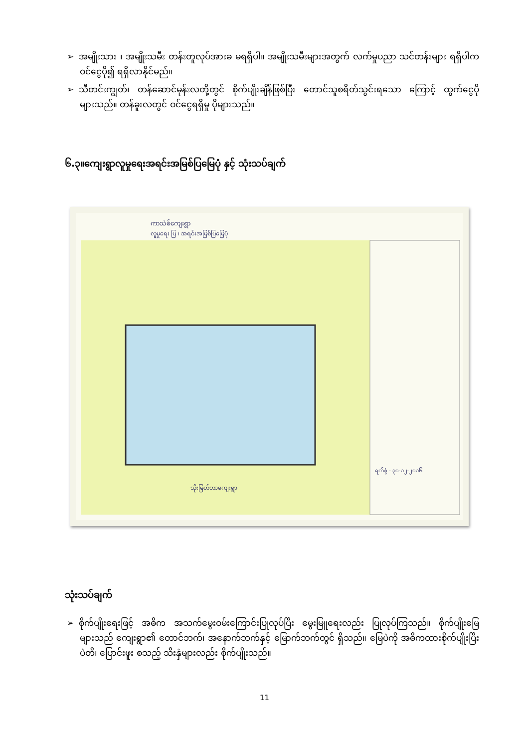➢ အမျိုးသား ၊ အမျိုးသမီး တန်းတူလုပ်အားခ မရရှိပါ။ အမျိုးသမီးများအတွက် လက်မှုပညာ သင်တန်းများ ရရှိပါက ဝင်ငွေပို၍ ရရှိလာနိုင်မည်။
➢ သီတင်းကျွတ်၊ တန်ဆောင်မုန်းလတို့တွင် စိုက်ပျိုးချိန်ဖြစ်ပြီး တောင်သူစရိတ်သွင်းရသော ကြောင့် ထွက်ငွေပိုများသည်။ တန်ခူးလတွင် ဝင်ငွေရရှိမှု ပိုများသည်။
၆.၃။ကျေးရွာလူမှုရေးအရင်းအမြစ်ပြမြေပုံ နှင့် သုံးသပ်ချက်
ကာသဲစ်ကျေးရွာ
လူမှုရေး ပြ ၊ အရင်းအမြစ်ပြမြေပုံ
သိုးမြတ်ဘာကျေးရွာ
ရက်စွဲ - ၃၀-၁၂-၂၀၁၆
သုံးသပ်ချက်
➢ စိုက်ပျိုးရေးဖြင့် အဓိက အသက်မွေးဝမ်းကြောင်းပြုလုပ်ပြီး မွေးမြူရေးလည်း ပြုလုပ်ကြသည်။ စိုက်ပျိုးမြေများသည် ကျေးရွာ၏ တောင်ဘက်၊ အနောက်ဘက်နှင့် မြောက်ဘက်တွင် ရှိသည်။ မြေပဲကို အဓိကထားစိုက်ပျိုးပြီး ပဲတီ၊ ပြောင်းဖူး စသည့် သီးနှံများလည်း စိုက်ပျိုးသည်။
11